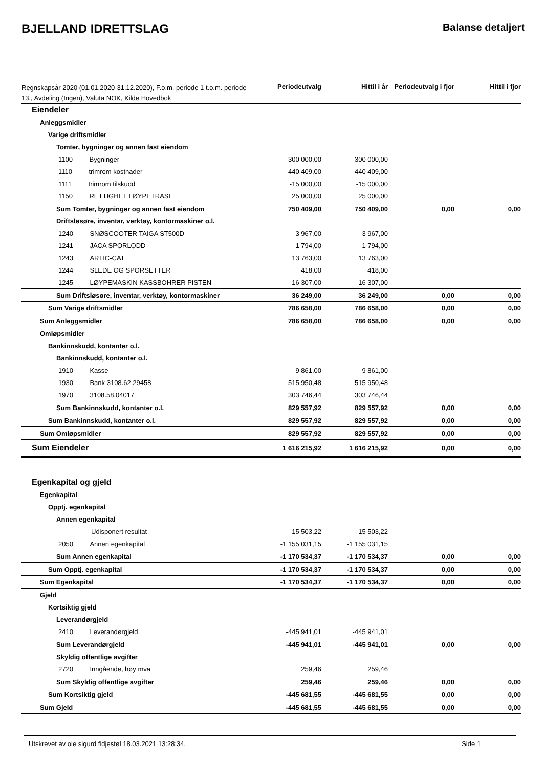BJELLAND IDRETTSLAG
Balanse detaljert
| Regnskapsår 2020 (01.01.2020-31.12.2020), F.o.m. periode 1 t.o.m. periode 13., Avdeling (Ingen), Valuta NOK, Kilde Hovedbok | Periodeutvalg | Hittil i år | Periodeutvalg i fjor | Hittil i fjor |
| --- | --- | --- | --- | --- |
| Eiendeler | | | | |
| Anleggsmidler | | | | |
| Varige driftsmidler | | | | |
| Tomter, bygninger og annen fast eiendom | | | | |
| 1100 Bygninger | 300 000,00 | 300 000,00 | | |
| 1110 trimrom kostnader | 440 409,00 | 440 409,00 | | |
| 1111 trimrom tilskudd | -15 000,00 | -15 000,00 | | |
| 1150 RETTIGHET LØYPETRASE | 25 000,00 | 25 000,00 | | |
| Sum Tomter, bygninger og annen fast eiendom | 750 409,00 | 750 409,00 | 0,00 | 0,00 |
| Driftsløsøre, inventar, verktøy, kontormaskiner o.l. | | | | |
| 1240 SNØSCOOTER TAIGA ST500D | 3 967,00 | 3 967,00 | | |
| 1241 JACA SPORLODD | 1 794,00 | 1 794,00 | | |
| 1243 ARTIC-CAT | 13 763,00 | 13 763,00 | | |
| 1244 SLEDE OG SPORSETTER | 418,00 | 418,00 | | |
| 1245 LØYPEMASKIN KASSBOHRER PISTEN | 16 307,00 | 16 307,00 | | |
| Sum Driftsløsøre, inventar, verktøy, kontormaskiner | 36 249,00 | 36 249,00 | 0,00 | 0,00 |
| Sum Varige driftsmidler | 786 658,00 | 786 658,00 | 0,00 | 0,00 |
| Sum Anleggsmidler | 786 658,00 | 786 658,00 | 0,00 | 0,00 |
| Omløpsmidler | | | | |
| Bankinnskudd, kontanter o.l. | | | | |
| Bankinnskudd, kontanter o.l. | | | | |
| 1910 Kasse | 9 861,00 | 9 861,00 | | |
| 1930 Bank 3108.62.29458 | 515 950,48 | 515 950,48 | | |
| 1970 3108.58.04017 | 303 746,44 | 303 746,44 | | |
| Sum Bankinnskudd, kontanter o.l. | 829 557,92 | 829 557,92 | 0,00 | 0,00 |
| Sum Bankinnskudd, kontanter o.l. | 829 557,92 | 829 557,92 | 0,00 | 0,00 |
| Sum Omløpsmidler | 829 557,92 | 829 557,92 | 0,00 | 0,00 |
| Sum Eiendeler | 1 616 215,92 | 1 616 215,92 | 0,00 | 0,00 |
| Egenkapital og gjeld | | | | |
| Egenkapital | | | | |
| Opptj. egenkapital | | | | |
| Annen egenkapital | | | | |
| Udisponert resultat | -15 503,22 | -15 503,22 | | |
| 2050 Annen egenkapital | -1 155 031,15 | -1 155 031,15 | | |
| Sum Annen egenkapital | -1 170 534,37 | -1 170 534,37 | 0,00 | 0,00 |
| Sum Opptj. egenkapital | -1 170 534,37 | -1 170 534,37 | 0,00 | 0,00 |
| Sum Egenkapital | -1 170 534,37 | -1 170 534,37 | 0,00 | 0,00 |
| Gjeld | | | | |
| Kortsiktig gjeld | | | | |
| Leverandørgjeld | | | | |
| 2410 Leverandørgjeld | -445 941,01 | -445 941,01 | | |
| Sum Leverandørgjeld | -445 941,01 | -445 941,01 | 0,00 | 0,00 |
| Skyldig offentlige avgifter | | | | |
| 2720 Inngående, høy mva | 259,46 | 259,46 | | |
| Sum Skyldig offentlige avgifter | 259,46 | 259,46 | 0,00 | 0,00 |
| Sum Kortsiktig gjeld | -445 681,55 | -445 681,55 | 0,00 | 0,00 |
| Sum Gjeld | -445 681,55 | -445 681,55 | 0,00 | 0,00 |
Utskrevet av ole sigurd fidjestøl 18.03.2021 13:28:34. Side 1